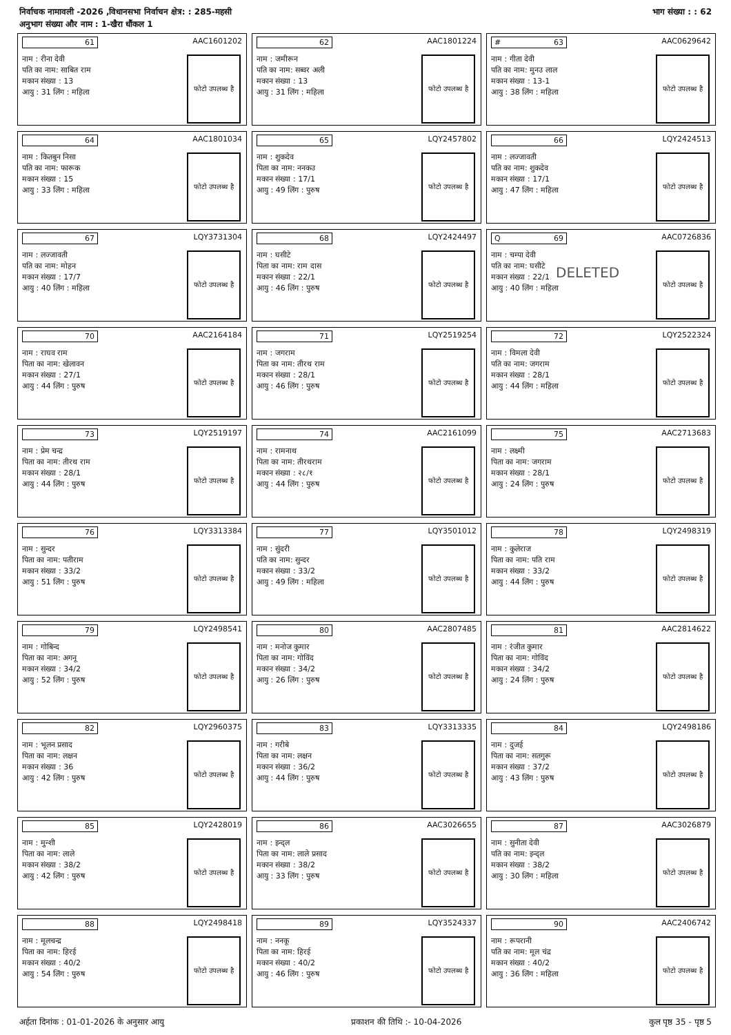निर्वाचक नामावली -2026 ,विधानसभा निर्वाचन क्षेत्र: : 285-महसी भाग संख्या : : 62
अनुभाग संख्या और नाम : 1-खैरा धौंकल 1
61 AAC1601202
नाम : रीना देवी
पति का नाम: साबित राम
मकान संख्या : 13
आयु : 31 लिंग : महिला
फोटो उपलब्ध है
62 AAC1801224
नाम : जमीरून
पति का नाम: सब्वर अली
मकान संख्या : 13
आयु : 31 लिंग : महिला
फोटो उपलब्ध है
# 63 AAC0629642
नाम : गीता देवी
पति का नाम: मुनउ लाल
मकान संख्या : 13-1
आयु : 38 लिंग : महिला
फोटो उपलब्ध है
64 AAC1801034
नाम : कितबुन निसा
पति का नाम: फारूक
मकान संख्या : 15
आयु : 33 लिंग : महिला
फोटो उपलब्ध है
65 LQY2457802
नाम : शुकदेव
पिता का नाम: ननकउ
मकान संख्या : 17/1
आयु : 49 लिंग : पुरुष
फोटो उपलब्ध है
66 LQY2424513
नाम : लज्जावती
पति का नाम: शुकदेव
मकान संख्या : 17/1
आयु : 47 लिंग : महिला
फोटो उपलब्ध है
67 LQY3731304
नाम : लज्जावती
पति का नाम: मोहन
मकान संख्या : 17/7
आयु : 40 लिंग : महिला
फोटो उपलब्ध है
68 LQY2424497
नाम : घसीटे
पिता का नाम: राम दास
मकान संख्या : 22/1
आयु : 46 लिंग : पुरुष
फोटो उपलब्ध है
Q 69 AAC0726836
नाम : चम्पा देवी
पति का नाम: घसीटे
मकान संख्या : 22/1
आयु : 40 लिंग : महिला
फोटो उपलब्ध है
DELETED
70 AAC2164184
नाम : राघव राम
पिता का नाम: खेलावन
मकान संख्या : 27/1
आयु : 44 लिंग : पुरुष
फोटो उपलब्ध है
71 LQY2519254
नाम : जगराम
पिता का नाम: तीरथ राम
मकान संख्या : 28/1
आयु : 46 लिंग : पुरुष
फोटो उपलब्ध है
72 LQY2522324
नाम : विमला देवी
पति का नाम: जगराम
मकान संख्या : 28/1
आयु : 44 लिंग : महिला
फोटो उपलब्ध है
73 LQY2519197
नाम : प्रेम चन्द्र
पिता का नाम: तीरथ राम
मकान संख्या : 28/1
आयु : 44 लिंग : पुरुष
फोटो उपलब्ध है
74 AAC2161099
नाम : रामनाथ
पिता का नाम: तीरथराम
मकान संख्या : २८/१
आयु : 44 लिंग : पुरुष
फोटो उपलब्ध है
75 AAC2713683
नाम : लक्ष्मी
पिता का नाम: जगराम
मकान संख्या : 28/1
आयु : 24 लिंग : पुरुष
फोटो उपलब्ध है
76 LQY3313384
नाम : सुन्दर
पिता का नाम: पतीराम
मकान संख्या : 33/2
आयु : 51 लिंग : पुरुष
फोटो उपलब्ध है
77 LQY3501012
नाम : सुंदरी
पति का नाम: सुन्दर
मकान संख्या : 33/2
आयु : 49 लिंग : महिला
फोटो उपलब्ध है
78 LQY2498319
नाम : कुलेराज
पिता का नाम: पति राम
मकान संख्या : 33/2
आयु : 44 लिंग : पुरुष
फोटो उपलब्ध है
79 LQY2498541
नाम : गोबिन्द
पिता का नाम: अगनू
मकान संख्या : 34/2
आयु : 52 लिंग : पुरुष
फोटो उपलब्ध है
80 AAC2807485
नाम : मनोज कुमार
पिता का नाम: गोविंद
मकान संख्या : 34/2
आयु : 26 लिंग : पुरुष
फोटो उपलब्ध है
81 AAC2814622
नाम : रंजीत कुमार
पिता का नाम: गोविंद
मकान संख्या : 34/2
आयु : 24 लिंग : पुरुष
फोटो उपलब्ध है
82 LQY2960375
नाम : भूलन प्रसाद
पिता का नाम: लक्षन
मकान संख्या : 36
आयु : 42 लिंग : पुरुष
फोटो उपलब्ध है
83 LQY3313335
नाम : गरीबे
पिता का नाम: लक्षन
मकान संख्या : 36/2
आयु : 44 लिंग : पुरुष
फोटो उपलब्ध है
84 LQY2498186
नाम : दुजई
पिता का नाम: सतगुरू
मकान संख्या : 37/2
आयु : 43 लिंग : पुरुष
फोटो उपलब्ध है
85 LQY2428019
नाम : मुन्शी
पिता का नाम: लाले
मकान संख्या : 38/2
आयु : 42 लिंग : पुरुष
फोटो उपलब्ध है
86 AAC3026655
नाम : इन्द्ल
पिता का नाम: लाले प्रसाद
मकान संख्या : 38/2
आयु : 33 लिंग : पुरुष
फोटो उपलब्ध है
87 AAC3026879
नाम : सुनीता देवी
पति का नाम: इन्द्ल
मकान संख्या : 38/2
आयु : 30 लिंग : महिला
फोटो उपलब्ध है
88 LQY2498418
नाम : मूलचन्द्र
पिता का नाम: हिरई
मकान संख्या : 40/2
आयु : 54 लिंग : पुरुष
फोटो उपलब्ध है
89 LQY3524337
नाम : ननकू
पिता का नाम: हिरई
मकान संख्या : 40/2
आयु : 46 लिंग : पुरुष
फोटो उपलब्ध है
90 AAC2406742
नाम : रूपरानी
पति का नाम: मूल चंद्र
मकान संख्या : 40/2
आयु : 36 लिंग : महिला
फोटो उपलब्ध है
अर्हता दिनांक : 01-01-2026 के अनुसार आयु प्रकाशन की तिथि :- 10-04-2026 कुल पृष्ठ 35 - पृष्ठ 5